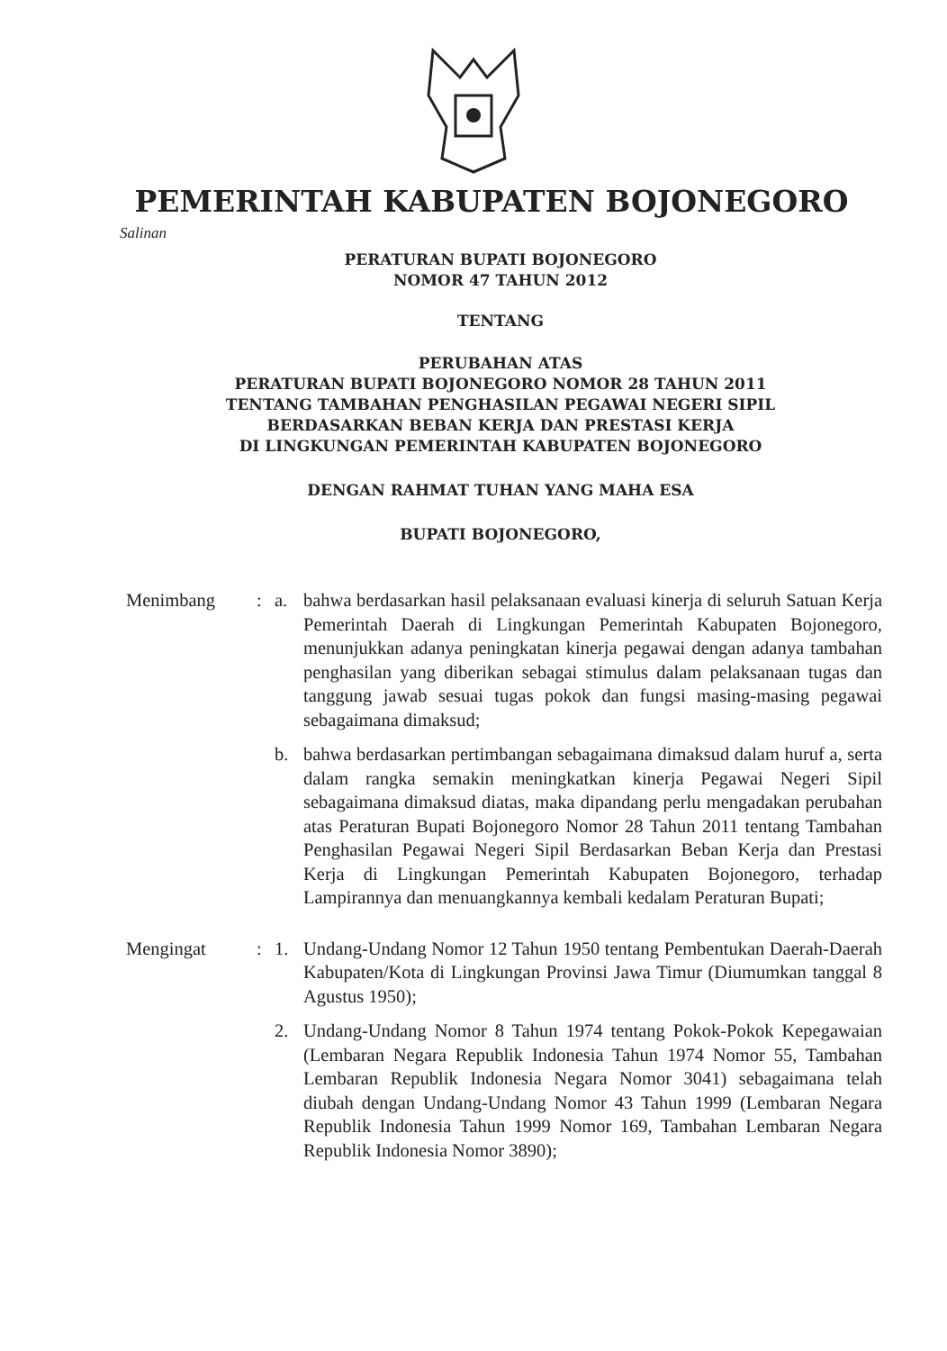PEMERINTAH KABUPATEN BOJONEGORO
Salinan
PERATURAN BUPATI BOJONEGORO
NOMOR 47 TAHUN 2012
TENTANG
PERUBAHAN ATAS
PERATURAN BUPATI BOJONEGORO NOMOR 28 TAHUN 2011
TENTANG TAMBAHAN PENGHASILAN PEGAWAI NEGERI SIPIL
BERDASARKAN BEBAN KERJA DAN PRESTASI KERJA
DI LINGKUNGAN PEMERINTAH KABUPATEN BOJONEGORO
DENGAN RAHMAT TUHAN YANG MAHA ESA
BUPATI BOJONEGORO,
| Menimbang | : | a. | bahwa berdasarkan hasil pelaksanaan evaluasi kinerja di seluruh Satuan Kerja Pemerintah Daerah di Lingkungan Pemerintah Kabupaten Bojonegoro, menunjukkan adanya peningkatan kinerja pegawai dengan adanya tambahan penghasilan yang diberikan sebagai stimulus dalam pelaksanaan tugas dan tanggung jawab sesuai tugas pokok dan fungsi masing-masing pegawai sebagaimana dimaksud; |
| | | b. | bahwa berdasarkan pertimbangan sebagaimana dimaksud dalam huruf a, serta dalam rangka semakin meningkatkan kinerja Pegawai Negeri Sipil sebagaimana dimaksud diatas, maka dipandang perlu mengadakan perubahan atas Peraturan Bupati Bojonegoro Nomor 28 Tahun 2011 tentang Tambahan Penghasilan Pegawai Negeri Sipil Berdasarkan Beban Kerja dan Prestasi Kerja di Lingkungan Pemerintah Kabupaten Bojonegoro, terhadap Lampirannya dan menuangkannya kembali kedalam Peraturan Bupati; |
| Mengingat | : | 1. | Undang-Undang Nomor 12 Tahun 1950 tentang Pembentukan Daerah-Daerah Kabupaten/Kota di Lingkungan Provinsi Jawa Timur (Diumumkan tanggal 8 Agustus 1950); |
| | | 2. | Undang-Undang Nomor 8 Tahun 1974 tentang Pokok-Pokok Kepegawaian (Lembaran Negara Republik Indonesia Tahun 1974 Nomor 55, Tambahan Lembaran Republik Indonesia Negara Nomor 3041) sebagaimana telah diubah dengan Undang-Undang Nomor 43 Tahun 1999 (Lembaran Negara Republik Indonesia Tahun 1999 Nomor 169, Tambahan Lembaran Negara Republik Indonesia Nomor 3890); |